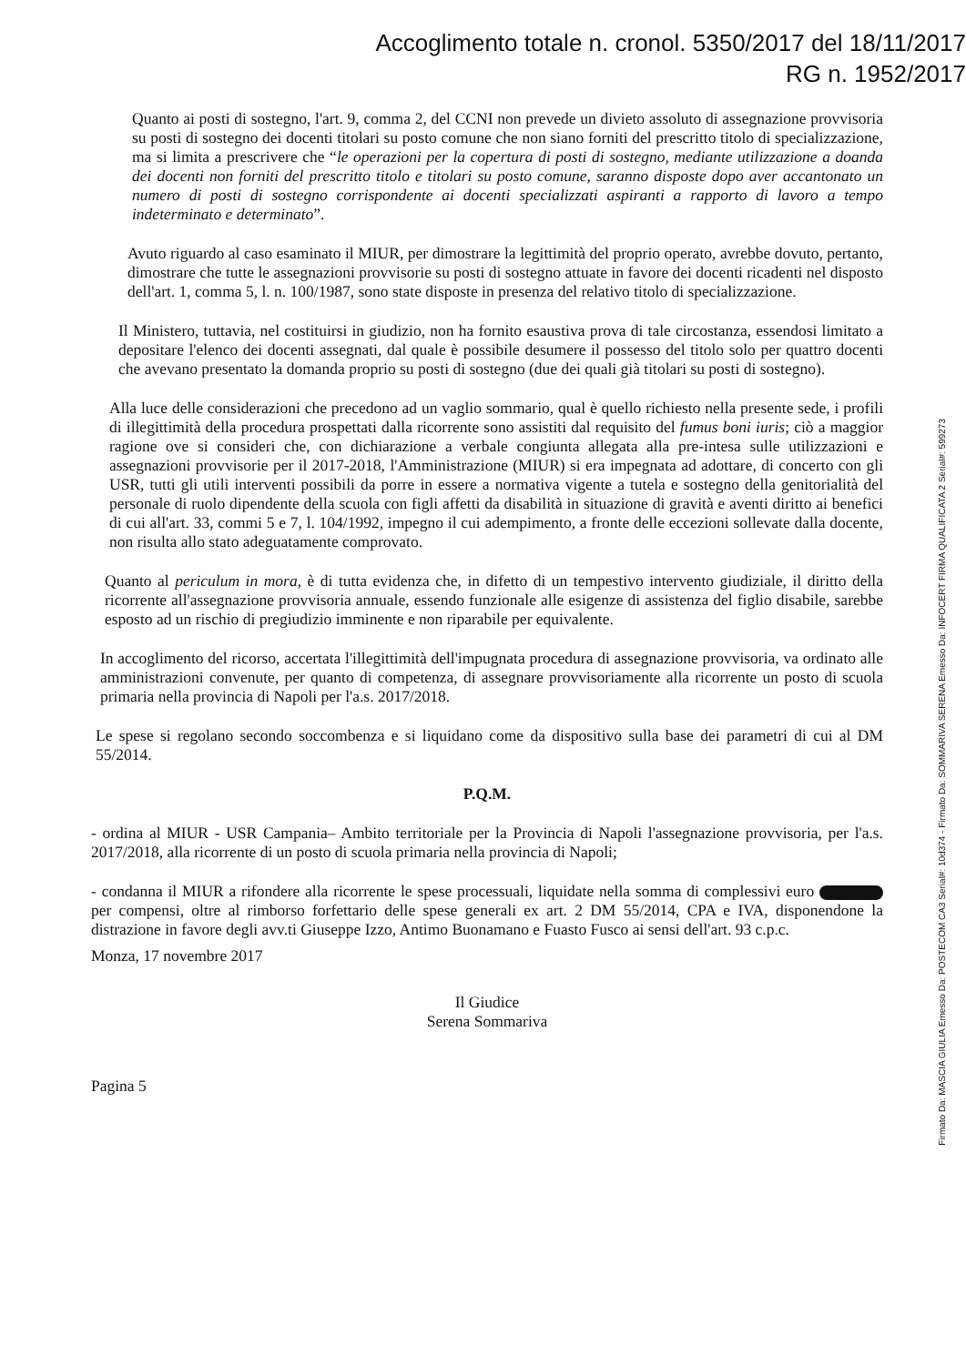Accoglimento totale n. cronol. 5350/2017 del 18/11/2017
RG n. 1952/2017
Quanto ai posti di sostegno, l'art. 9, comma 2, del CCNI non prevede un divieto assoluto di assegnazione provvisoria su posti di sostegno dei docenti titolari su posto comune che non siano forniti del prescritto titolo di specializzazione, ma si limita a prescrivere che “le operazioni per la copertura di posti di sostegno, mediante utilizzazione a doanda dei docenti non forniti del prescritto titolo e titolari su posto comune, saranno disposte dopo aver accantonato un numero di posti di sostegno corrispondente ai docenti specializzati aspiranti a rapporto di lavoro a tempo indeterminato e determinato”.
Avuto riguardo al caso esaminato il MIUR, per dimostrare la legittimità del proprio operato, avrebbe dovuto, pertanto, dimostrare che tutte le assegnazioni provvisorie su posti di sostegno attuate in favore dei docenti ricadenti nel disposto dell'art. 1, comma 5, l. n. 100/1987, sono state disposte in presenza del relativo titolo di specializzazione.
Il Ministero, tuttavia, nel costituirsi in giudizio, non ha fornito esaustiva prova di tale circostanza, essendosi limitato a depositare l'elenco dei docenti assegnati, dal quale è possibile desumere il possesso del titolo solo per quattro docenti che avevano presentato la domanda proprio su posti di sostegno (due dei quali già titolari su posti di sostegno).
Alla luce delle considerazioni che precedono ad un vaglio sommario, qual è quello richiesto nella presente sede, i profili di illegittimità della procedura prospettati dalla ricorrente sono assistiti dal requisito del fumus boni iuris; ciò a maggior ragione ove si consideri che, con dichiarazione a verbale congiunta allegata alla pre-intesa sulle utilizzazioni e assegnazioni provvisorie per il 2017-2018, l'Amministrazione (MIUR) si era impegnata ad adottare, di concerto con gli USR, tutti gli utili interventi possibili da porre in essere a normativa vigente a tutela e sostegno della genitorialità del personale di ruolo dipendente della scuola con figli affetti da disabilità in situazione di gravità e aventi diritto ai benefici di cui all'art. 33, commi 5 e 7, l. 104/1992, impegno il cui adempimento, a fronte delle eccezioni sollevate dalla docente, non risulta allo stato adeguatamente comprovato.
Quanto al periculum in mora, è di tutta evidenza che, in difetto di un tempestivo intervento giudiziale, il diritto della ricorrente all'assegnazione provvisoria annuale, essendo funzionale alle esigenze di assistenza del figlio disabile, sarebbe esposto ad un rischio di pregiudizio imminente e non riparabile per equivalente.
In accoglimento del ricorso, accertata l'illegittimità dell'impugnata procedura di assegnazione provvisoria, va ordinato alle amministrazioni convenute, per quanto di competenza, di assegnare provvisoriamente alla ricorrente un posto di scuola primaria nella provincia di Napoli per l'a.s. 2017/2018.
Le spese si regolano secondo soccombenza e si liquidano come da dispositivo sulla base dei parametri di cui al DM 55/2014.
P.Q.M.
- ordina al MIUR - USR Campania– Ambito territoriale per la Provincia di Napoli l'assegnazione provvisoria, per l'a.s. 2017/2018, alla ricorrente di un posto di scuola primaria nella provincia di Napoli;
- condanna il MIUR a rifondere alla ricorrente le spese processuali, liquidate nella somma di complessivi euro per compensi, oltre al rimborso forfettario delle spese generali ex art. 2 DM 55/2014, CPA e IVA, disponendone la distrazione in favore degli avv.ti Giuseppe Izzo, Antimo Buonamano e Fuasto Fusco ai sensi dell'art. 93 c.p.c.
Monza, 17 novembre 2017
Il Giudice
Serena Sommariva
Pagina 5
Firmato Da: MASCIA GIULIA Emesso Da: POSTECOM CA3 Serial#: 10d374 - Firmato Da: SOMMARIVA SERENA Emesso Da: INFOCERT FIRMA QUALIFICATA 2 Serial#: 599273